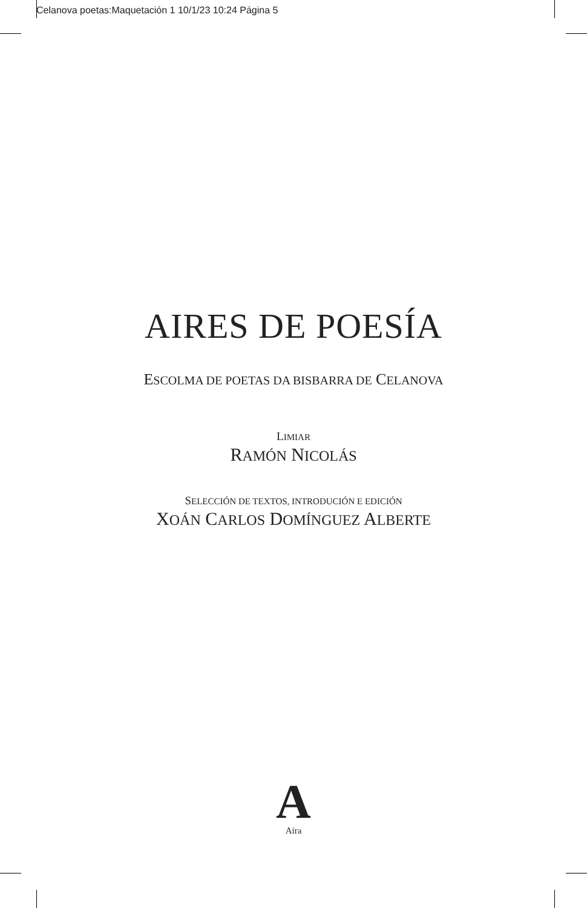Celanova poetas:Maquetación 1 10/1/23 10:24 Página 5
AIRES DE POESÍA
ESCOLMA DE POETAS DA BISBARRA DE CELANOVA
LIMIAR
RAMÓN NICOLÁS
SELECCIÓN DE TEXTOS, INTRODUCIÓN E EDICIÓN
XOÁN CARLOS DOMÍNGUEZ ALBERTE
A
Aira